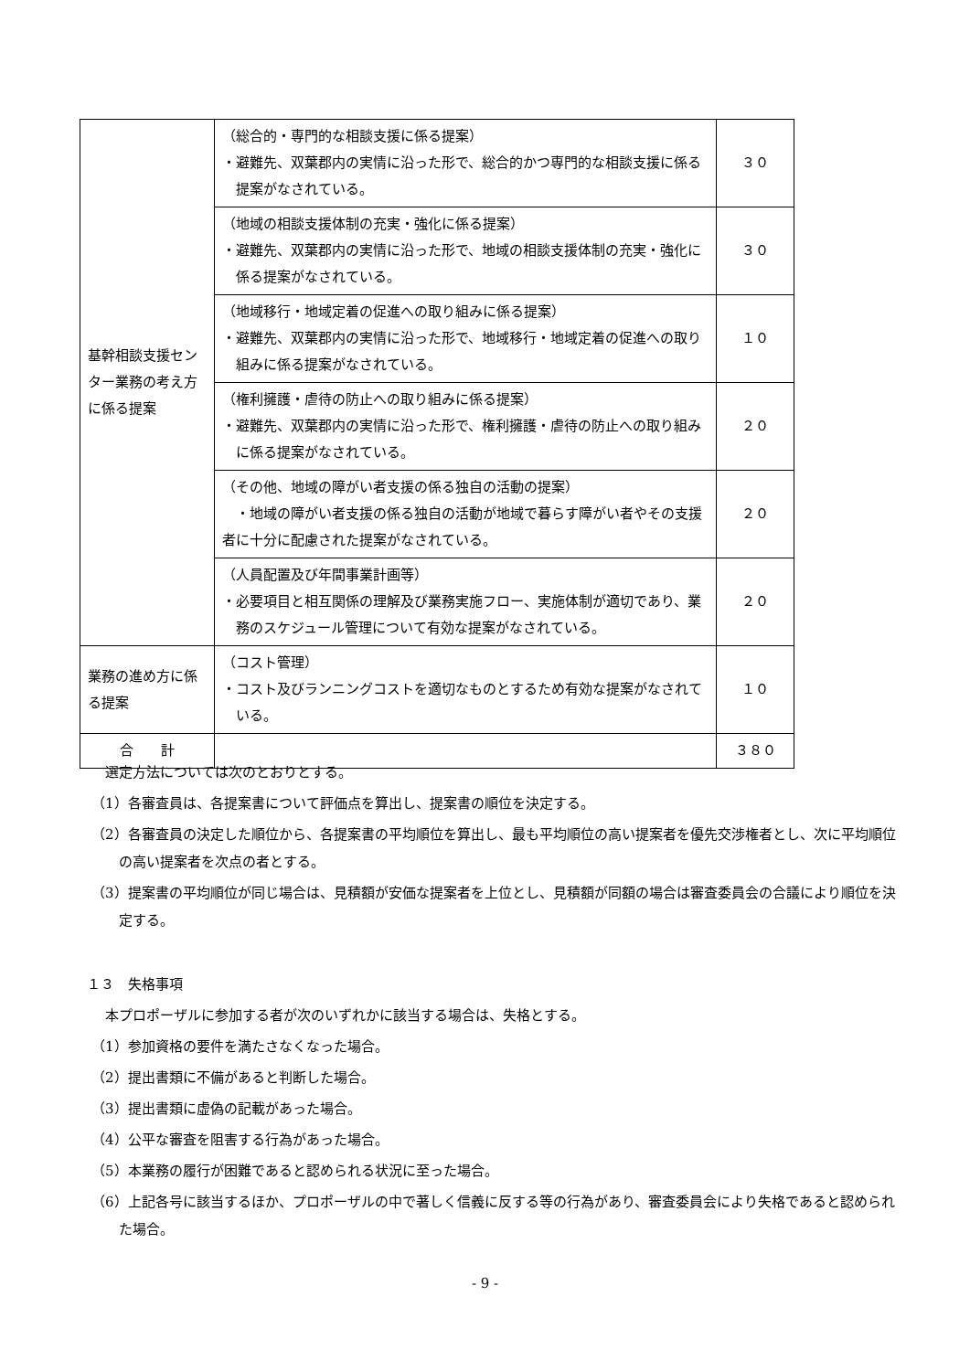| 基幹相談支援センター業務の考え方に係る提案 | （総合的・専門的な相談支援に係る提案） ・避難先、双葉郡内の実情に沿った形で、総合的かつ専門的な相談支援に係る提案がなされている。 | ３０ |
| | （地域の相談支援体制の充実・強化に係る提案） ・避難先、双葉郡内の実情に沿った形で、地域の相談支援体制の充実・強化に係る提案がなされている。 | ３０ |
| | （地域移行・地域定着の促進への取り組みに係る提案） ・避難先、双葉郡内の実情に沿った形で、地域移行・地域定着の促進への取り組みに係る提案がなされている。 | １０ |
| | （権利擁護・虐待の防止への取り組みに係る提案） ・避難先、双葉郡内の実情に沿った形で、権利擁護・虐待の防止への取り組みに係る提案がなされている。 | ２０ |
| | （その他、地域の障がい者支援の係る独自の活動の提案） ・地域の障がい者支援の係る独自の活動が地域で暮らす障がい者やその支援者に十分に配慮された提案がなされている。 | ２０ |
| | （人員配置及び年間事業計画等） ・必要項目と相互関係の理解及び業務実施フロー、実施体制が適切であり、業務のスケジュール管理について有効な提案がなされている。 | ２０ |
| 業務の進め方に係る提案 | （コスト管理） ・コスト及びランニングコストを適切なものとするため有効な提案がなされている。 | １０ |
| 合 計 | | ３８０ |
　選定方法については次のとおりとする。
（1）各審査員は、各提案書について評価点を算出し、提案書の順位を決定する。
（2）各審査員の決定した順位から、各提案書の平均順位を算出し、最も平均順位の高い提案者を優先交渉権者とし、次に平均順位の高い提案者を次点の者とする。
（3）提案書の平均順位が同じ場合は、見積額が安価な提案者を上位とし、見積額が同額の場合は審査委員会の合議により順位を決定する。
１３　失格事項
　本プロポーザルに参加する者が次のいずれかに該当する場合は、失格とする。
（1）参加資格の要件を満たさなくなった場合。
（2）提出書類に不備があると判断した場合。
（3）提出書類に虚偽の記載があった場合。
（4）公平な審査を阻害する行為があった場合。
（5）本業務の履行が困難であると認められる状況に至った場合。
（6）上記各号に該当するほか、プロポーザルの中で著しく信義に反する等の行為があり、審査委員会により失格であると認められた場合。
- 9 -